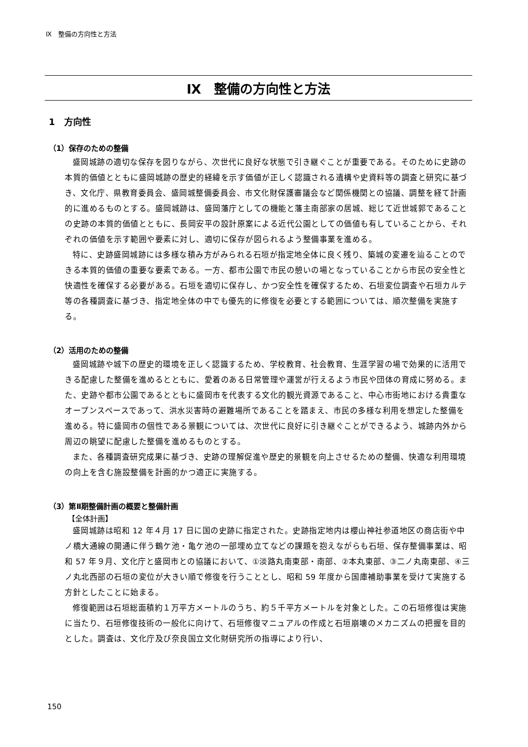Ⅸ　整備の方向性と方法
Ⅸ　整備の方向性と方法
1　方向性
（1）保存のための整備
盛岡城跡の適切な保存を図りながら、次世代に良好な状態で引き継ぐことが重要である。そのために史跡の本質的価値とともに盛岡城跡の歴史的経緯を示す価値が正しく認識される遺構や史資料等の調査と研究に基づき、文化庁、県教育委員会、盛岡城整備委員会、市文化財保護審議会など関係機関との協議、調整を経て計画的に進めるものとする。盛岡城跡は、盛岡藩庁としての機能と藩主南部家の居城、総じて近世城郭であることの史跡の本質的価値とともに、長岡安平の設計原案による近代公園としての価値も有していることから、それぞれの価値を示す範囲や要素に対し、適切に保存が図られるよう整備事業を進める。
特に、史跡盛岡城跡には多様な積み方がみられる石垣が指定地全体に良く残り、築城の変遷を辿ることのできる本質的価値の重要な要素である。一方、都市公園で市民の憩いの場となっていることから市民の安全性と快適性を確保する必要がある。石垣を適切に保存し、かつ安全性を確保するため、石垣変位調査や石垣カルテ等の各種調査に基づき、指定地全体の中でも優先的に修復を必要とする範囲については、順次整備を実施する。
（2）活用のための整備
盛岡城跡や城下の歴史的環境を正しく認識するため、学校教育、社会教育、生涯学習の場で効果的に活用できる配慮した整備を進めるとともに、愛着のある日常管理や運営が行えるよう市民や団体の育成に努める。また、史跡や都市公園であるとともに盛岡市を代表する文化的観光資源であること、中心市街地における貴重なオープンスペースであって、洪水災害時の避難場所であることを踏まえ、市民の多様な利用を想定した整備を進める。特に盛岡市の個性である景観については、次世代に良好に引き継ぐことができるよう、城跡内外から周辺の眺望に配慮した整備を進めるものとする。
また、各種調査研究成果に基づき、史跡の理解促進や歴史的景観を向上させるための整備、快適な利用環境の向上を含む施設整備を計画的かつ適正に実施する。
（3）第Ⅱ期整備計画の概要と整備計画
【全体計画】
盛岡城跡は昭和 12 年４月 17 日に国の史跡に指定された。史跡指定地内は櫻山神社参道地区の商店街や中ノ橋大通線の開通に伴う鶴ケ池・亀ケ池の一部埋め立てなどの課題を抱えながらも石垣、保存整備事業は、昭和 57 年９月、文化庁と盛岡市との協議において、①淡路丸南東部・南部、②本丸東部、③二ノ丸南東部、④三ノ丸北西部の石垣の変位が大きい順で修復を行うこととし、昭和 59 年度から国庫補助事業を受けて実施する方針としたことに始まる。
修復範囲は石垣総面積約１万平方メートルのうち、約５千平方メートルを対象とした。この石垣修復は実施に当たり、石垣修復技術の一般化に向けて、石垣修復マニュアルの作成と石垣崩壊のメカニズムの把握を目的とした。調査は、文化庁及び奈良国立文化財研究所の指導により行い、
150